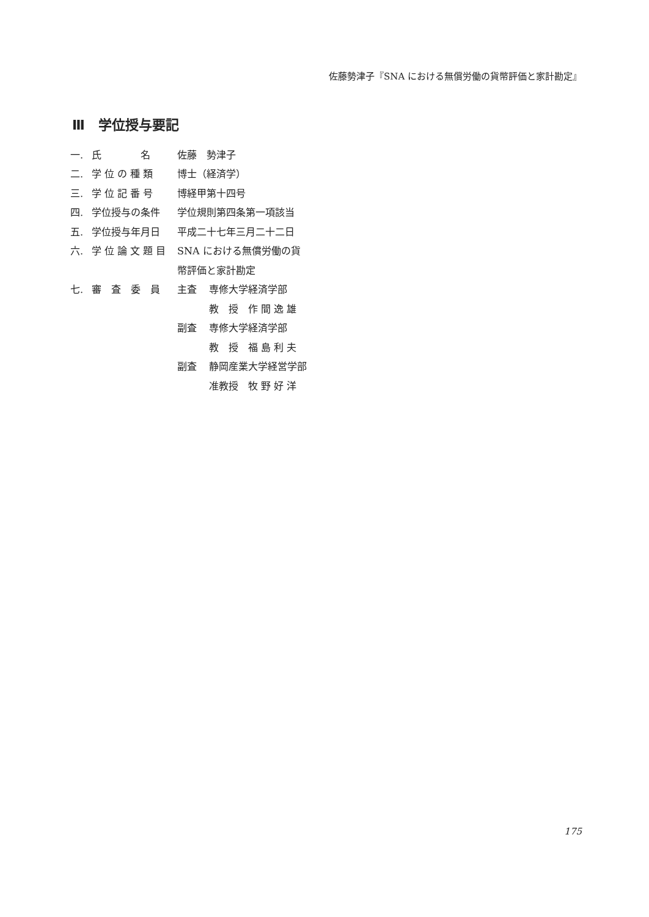佐藤勢津子『SNA における無償労働の貨幣評価と家計勘定』
Ⅲ　学位授与要記
| 一. | 氏 名 | 佐藤 勢津子 | |
| 二. | 学 位 の 種 類 | 博士（経済学） | |
| 三. | 学 位 記 番 号 | 博経甲第十四号 | |
| 四. | 学位授与の条件 | 学位規則第四条第一項該当 | |
| 五. | 学位授与年月日 | 平成二十七年三月二十二日 | |
| 六. | 学 位 論 文 題 目 | SNA における無償労働の貨 | |
| | | 幣評価と家計勘定 | |
| 七. | 審 査 委 員 | 主査 | 専修大学経済学部 |
| | | | 教 授 作 間 逸 雄 |
| | | 副査 | 専修大学経済学部 |
| | | | 教 授 福 島 利 夫 |
| | | 副査 | 静岡産業大学経営学部 |
| | | | 准教授 牧 野 好 洋 |
175